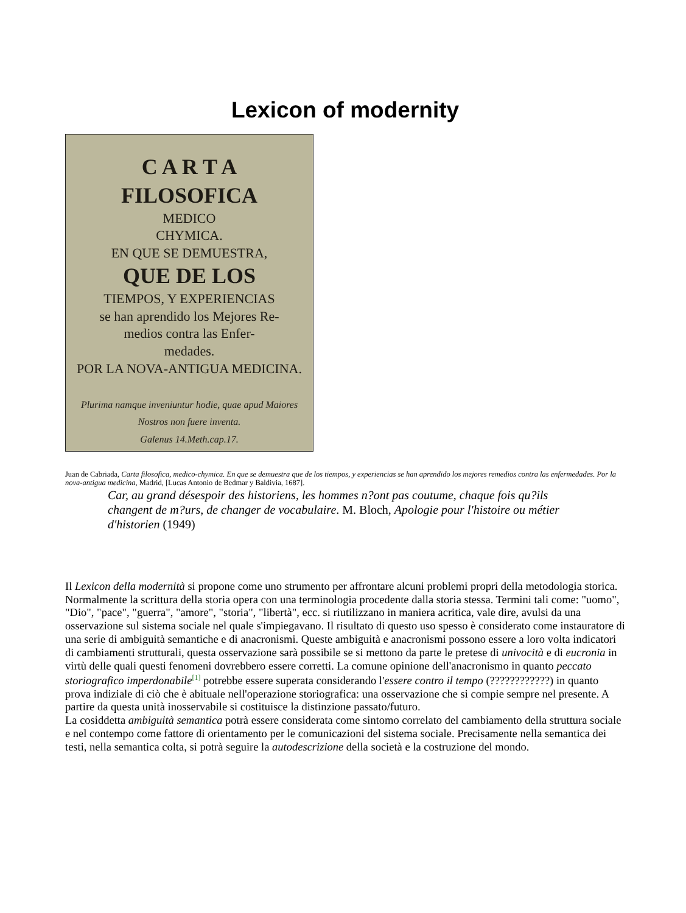Lexicon of modernity
C A R T A
FILOSOFICA
MEDICO
CHYMICA.
EN QUE SE DEMUESTRA,
QUE DE LOS
TIEMPOS, Y EXPERIENCIAS
se han aprendido los Mejores Re-
medios contra las Enfer-
medades.
POR LA NOVA-ANTIGUA MEDICINA.
Plurima namque inveniuntur hodie, quae apud Maiores Nostros non fuere inventa.
Galenus 14.Meth.cap.17.
Juan de Cabriada, Carta filosofica, medico-chymica. En que se demuestra que de los tiempos, y experiencias se han aprendido los mejores remedios contra las enfermedades. Por la nova-antigua medicina, Madrid, [Lucas Antonio de Bedmar y Baldivia, 1687].
Car, au grand désespoir des historiens, les hommes n?ont pas coutume, chaque fois qu?ils changent de m?urs, de changer de vocabulaire. M. Bloch, Apologie pour l'histoire ou métier d'historien (1949)
Il Lexicon della modernità si propone come uno strumento per affrontare alcuni problemi propri della metodologia storica.
Normalmente la scrittura della storia opera con una terminologia procedente dalla storia stessa. Termini tali come: "uomo", "Dio", "pace", "guerra", "amore", "storia", "libertà", ecc. si riutilizzano in maniera acritica, vale dire, avulsi da una osservazione sul sistema sociale nel quale s'impiegavano. Il risultato di questo uso spesso è considerato come instauratore di una serie di ambiguità semantiche e di anacronismi. Queste ambiguità e anacronismi possono essere a loro volta indicatori di cambiamenti strutturali, questa osservazione sarà possibile se si mettono da parte le pretese di univocità e di eucronia in virtù delle quali questi fenomeni dovrebbero essere corretti. La comune opinione dell'anacronismo in quanto peccato storiografico imperdonabile<sup>[1]</sup> potrebbe essere superata considerando l'essere contro il tempo (????????????) in quanto prova indiziale di ciò che è abituale nell'operazione storiografica: una osservazione che si compie sempre nel presente. A partire da questa unità inosservabile si costituisce la distinzione passato/futuro.
La cosiddetta ambiguità semantica potrà essere considerata come sintomo correlato del cambiamento della struttura sociale e nel contempo come fattore di orientamento per le comunicazioni del sistema sociale. Precisamente nella semantica dei testi, nella semantica colta, si potrà seguire la autodescrizione della società e la costruzione del mondo.